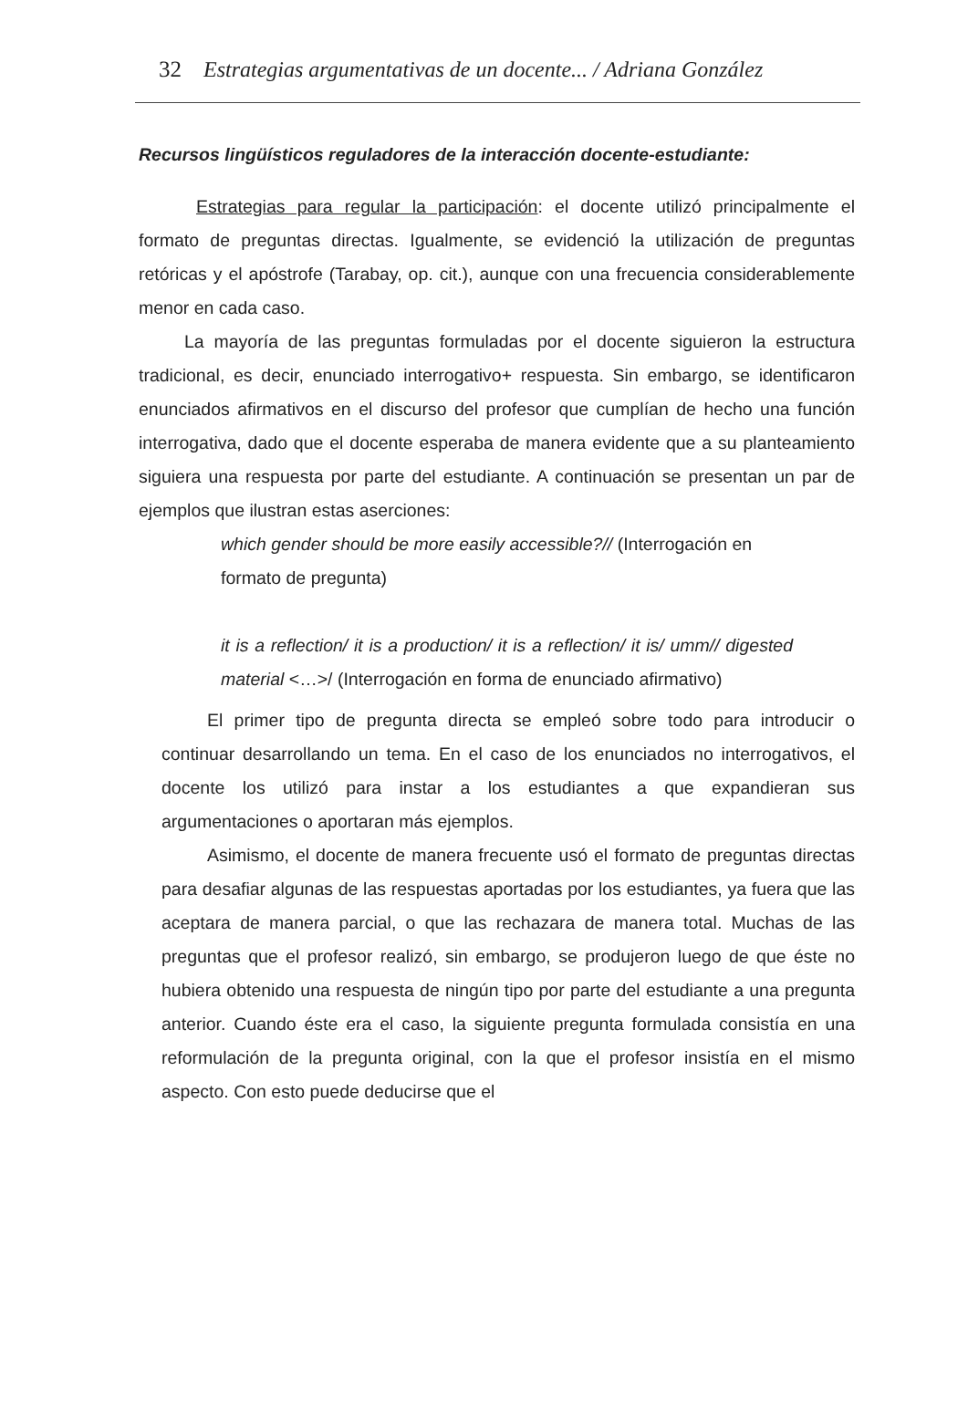32 Estrategias argumentativas de un docente... / Adriana González
Recursos lingüísticos reguladores de la interacción docente-estudiante:
Estrategias para regular la participación: el docente utilizó principalmente el formato de preguntas directas. Igualmente, se evidenció la utilización de preguntas retóricas y el apóstrofe (Tarabay, op. cit.), aunque con una frecuencia considerablemente menor en cada caso.
La mayoría de las preguntas formuladas por el docente siguieron la estructura tradicional, es decir, enunciado interrogativo+ respuesta. Sin embargo, se identificaron enunciados afirmativos en el discurso del profesor que cumplían de hecho una función interrogativa, dado que el docente esperaba de manera evidente que a su planteamiento siguiera una respuesta por parte del estudiante. A continuación se presentan un par de ejemplos que ilustran estas aserciones:
which gender should be more easily accessible?// (Interrogación en formato de pregunta)
it is a reflection/ it is a production/ it is a reflection/ it is/ umm// digested material <…>/ (Interrogación en forma de enunciado afirmativo)
El primer tipo de pregunta directa se empleó sobre todo para introducir o continuar desarrollando un tema. En el caso de los enunciados no interrogativos, el docente los utilizó para instar a los estudiantes a que expandieran sus argumentaciones o aportaran más ejemplos.
Asimismo, el docente de manera frecuente usó el formato de preguntas directas para desafiar algunas de las respuestas aportadas por los estudiantes, ya fuera que las aceptara de manera parcial, o que las rechazara de manera total. Muchas de las preguntas que el profesor realizó, sin embargo, se produjeron luego de que éste no hubiera obtenido una respuesta de ningún tipo por parte del estudiante a una pregunta anterior. Cuando éste era el caso, la siguiente pregunta formulada consistía en una reformulación de la pregunta original, con la que el profesor insistía en el mismo aspecto. Con esto puede deducirse que el